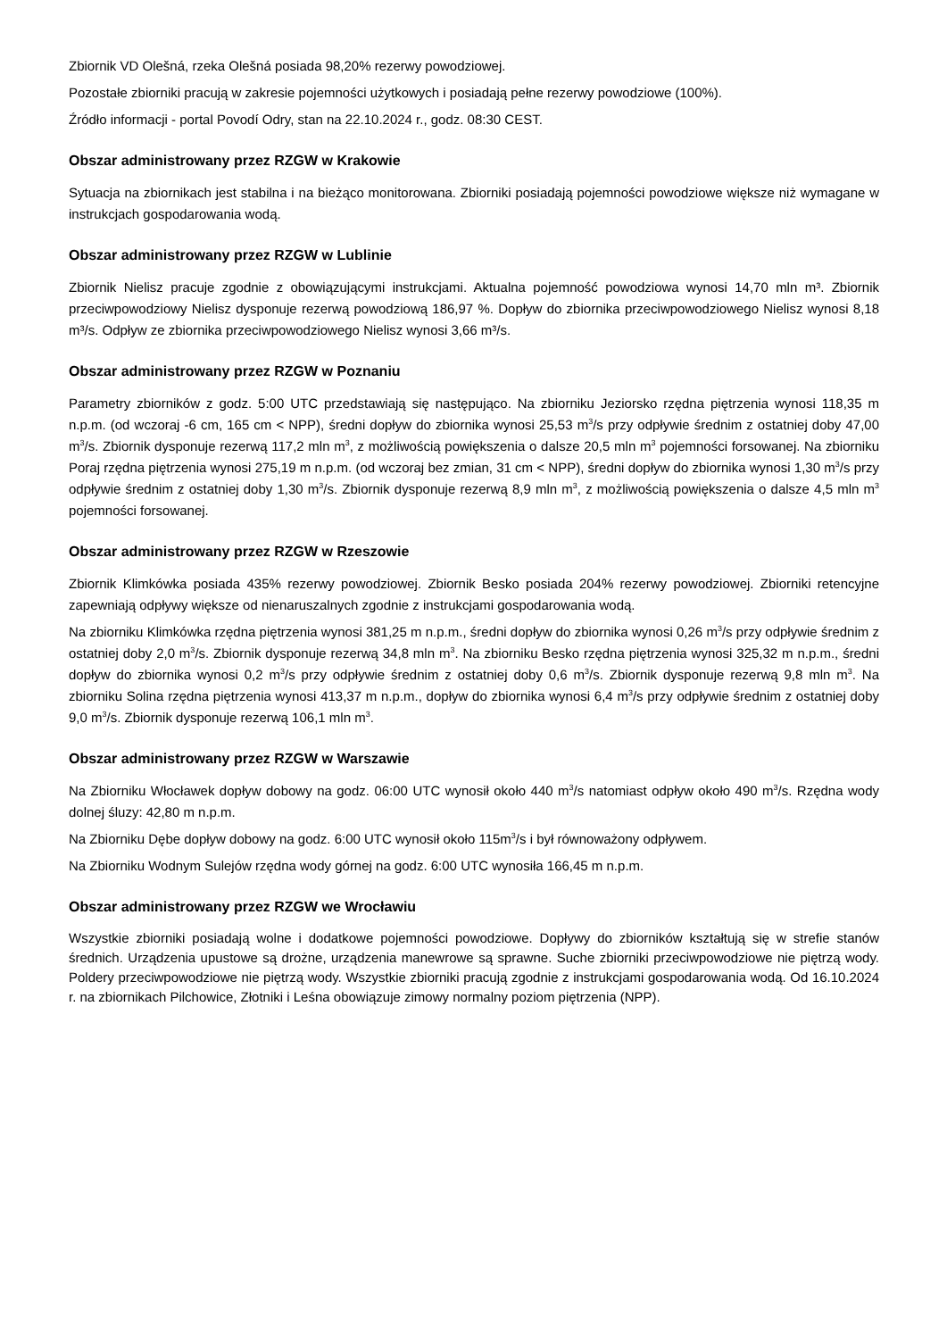Zbiornik VD Olešná, rzeka Olešná posiada 98,20% rezerwy powodziowej.
Pozostałe zbiorniki pracują w zakresie pojemności użytkowych i posiadają pełne rezerwy powodziowe (100%).
Źródło informacji - portal Povodí Odry, stan na 22.10.2024 r., godz. 08:30 CEST.
Obszar administrowany przez RZGW w Krakowie
Sytuacja na zbiornikach jest stabilna i na bieżąco monitorowana. Zbiorniki posiadają pojemności powodziowe większe niż wymagane w instrukcjach gospodarowania wodą.
Obszar administrowany przez RZGW w Lublinie
Zbiornik Nielisz pracuje zgodnie z obowiązującymi instrukcjami. Aktualna pojemność powodziowa wynosi 14,70 mln m³. Zbiornik przeciwpowodziowy Nielisz dysponuje rezerwą powodziową 186,97 %. Dopływ do zbiornika przeciwpowodziowego Nielisz wynosi 8,18 m³/s. Odpływ ze zbiornika przeciwpowodziowego Nielisz wynosi 3,66 m³/s.
Obszar administrowany przez RZGW w Poznaniu
Parametry zbiorników z godz. 5:00 UTC przedstawiają się następująco. Na zbiorniku Jeziorsko rzędna piętrzenia wynosi 118,35 m n.p.m. (od wczoraj -6 cm, 165 cm < NPP), średni dopływ do zbiornika wynosi 25,53 m<sup>3</sup>/s przy odpływie średnim z ostatniej doby 47,00 m<sup>3</sup>/s. Zbiornik dysponuje rezerwą 117,2 mln m<sup>3</sup>, z możliwością powiększenia o dalsze 20,5 mln m<sup>3</sup> pojemności forsowanej. Na zbiorniku Poraj rzędna piętrzenia wynosi 275,19 m n.p.m. (od wczoraj bez zmian, 31 cm < NPP), średni dopływ do zbiornika wynosi 1,30 m<sup>3</sup>/s przy odpływie średnim z ostatniej doby 1,30 m<sup>3</sup>/s. Zbiornik dysponuje rezerwą 8,9 mln m<sup>3</sup>, z możliwością powiększenia o dalsze 4,5 mln m<sup>3</sup> pojemności forsowanej.
Obszar administrowany przez RZGW w Rzeszowie
Zbiornik Klimkówka posiada 435% rezerwy powodziowej. Zbiornik Besko posiada 204% rezerwy powodziowej. Zbiorniki retencyjne zapewniają odpływy większe od nienaruszalnych zgodnie z instrukcjami gospodarowania wodą.
Na zbiorniku Klimkówka rzędna piętrzenia wynosi 381,25 m n.p.m., średni dopływ do zbiornika wynosi 0,26 m<sup>3</sup>/s przy odpływie średnim z ostatniej doby 2,0 m<sup>3</sup>/s. Zbiornik dysponuje rezerwą 34,8 mln m<sup>3</sup>. Na zbiorniku Besko rzędna piętrzenia wynosi 325,32 m n.p.m., średni dopływ do zbiornika wynosi 0,2 m<sup>3</sup>/s przy odpływie średnim z ostatniej doby 0,6 m<sup>3</sup>/s. Zbiornik dysponuje rezerwą 9,8 mln m<sup>3</sup>. Na zbiorniku Solina rzędna piętrzenia wynosi 413,37 m n.p.m., dopływ do zbiornika wynosi 6,4 m<sup>3</sup>/s przy odpływie średnim z ostatniej doby 9,0 m<sup>3</sup>/s. Zbiornik dysponuje rezerwą 106,1 mln m<sup>3</sup>.
Obszar administrowany przez RZGW w Warszawie
Na Zbiorniku Włocławek dopływ dobowy na godz. 06:00 UTC wynosił około 440 m<sup>3</sup>/s natomiast odpływ około 490 m<sup>3</sup>/s. Rzędna wody dolnej śluzy: 42,80 m n.p.m.
Na Zbiorniku Dębe dopływ dobowy na godz. 6:00 UTC wynosił około 115m<sup>3</sup>/s i był równoważony odpływem.
Na Zbiorniku Wodnym Sulejów rzędna wody górnej na godz. 6:00 UTC wynosiła 166,45 m n.p.m.
Obszar administrowany przez RZGW we Wrocławiu
Wszystkie zbiorniki posiadają wolne i dodatkowe pojemności powodziowe. Dopływy do zbiorników kształtują się w strefie stanów średnich. Urządzenia upustowe są drożne, urządzenia manewrowe są sprawne. Suche zbiorniki przeciwpowodziowe nie piętrzą wody. Poldery przeciwpowodziowe nie piętrzą wody. Wszystkie zbiorniki pracują zgodnie z instrukcjami gospodarowania wodą. Od 16.10.2024 r. na zbiornikach Pilchowice, Złotniki i Leśna obowiązuje zimowy normalny poziom piętrzenia (NPP).